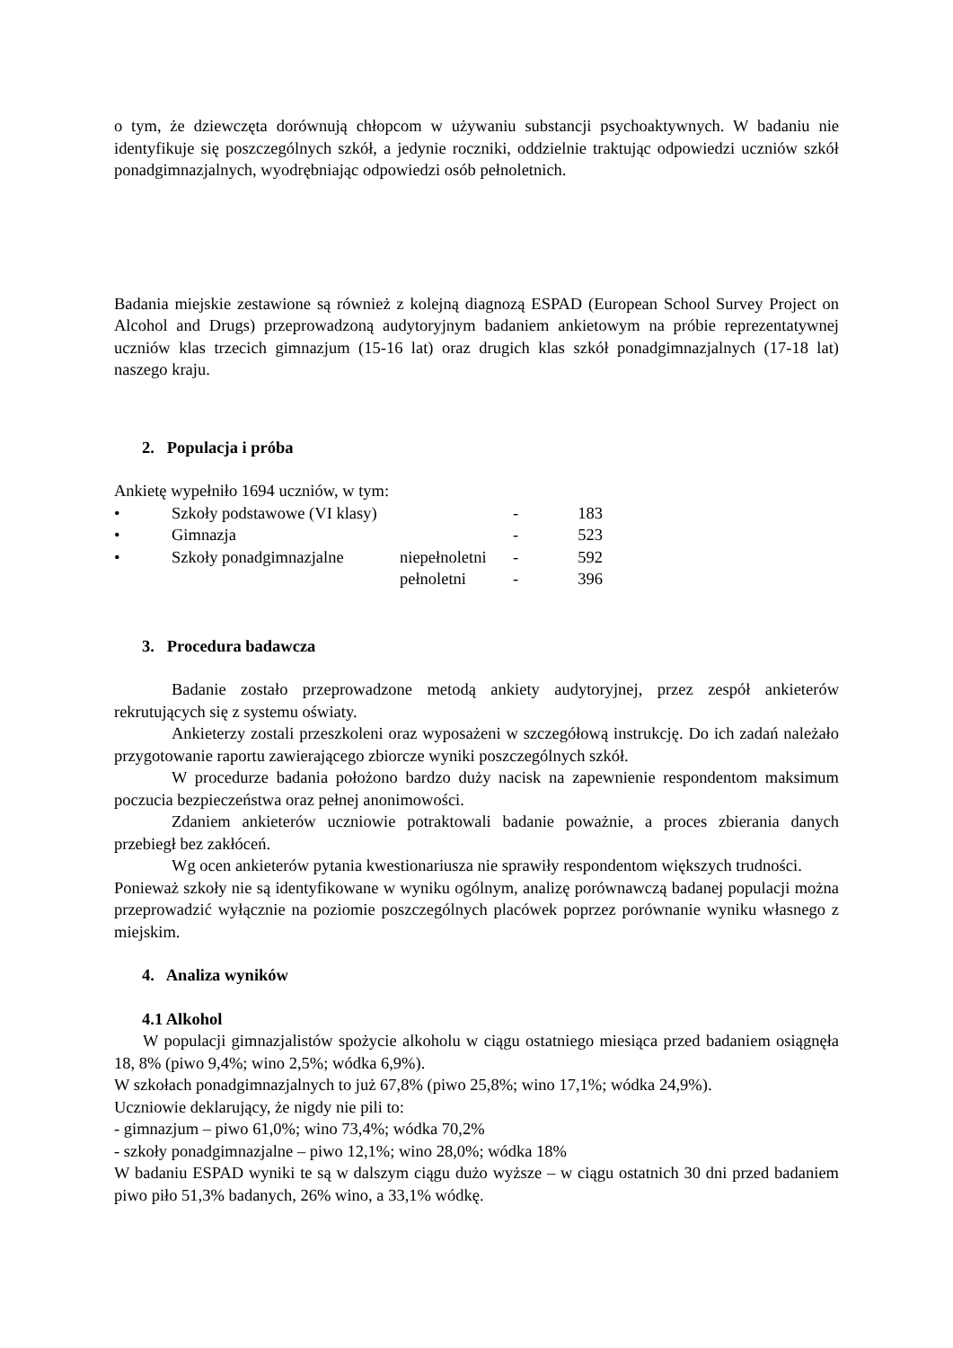o tym, że dziewczęta dorównują chłopcom w używaniu substancji psychoaktywnych. W badaniu nie identyfikuje się poszczególnych szkół, a jedynie roczniki, oddzielnie traktując odpowiedzi uczniów szkół ponadgimnazjalnych, wyodrębniając odpowiedzi osób pełnoletnich.
Badania miejskie zestawione są również z kolejną diagnozą ESPAD (European School Survey Project on Alcohol and Drugs) przeprowadzoną audytoryjnym badaniem ankietowym na próbie reprezentatywnej uczniów klas trzecich gimnazjum (15-16 lat) oraz drugich klas szkół ponadgimnazjalnych (17-18 lat) naszego kraju.
2. Populacja i próba
Ankietę wypełniło 1694 uczniów, w tym:
| • | Szkoły podstawowe (VI klasy) | | - | 183 |
| • | Gimnazja | | - | 523 |
| • | Szkoły ponadgimnazjalne | niepełnoletni | - | 592 |
| | | pełnoletni | - | 396 |
3. Procedura badawcza
Badanie zostało przeprowadzone metodą ankiety audytoryjnej, przez zespół ankieterów rekrutujących się z systemu oświaty.
Ankieterzy zostali przeszkoleni oraz wyposażeni w szczegółową instrukcję. Do ich zadań należało przygotowanie raportu zawierającego zbiorcze wyniki poszczególnych szkół.
W procedurze badania położono bardzo duży nacisk na zapewnienie respondentom maksimum poczucia bezpieczeństwa oraz pełnej anonimowości.
Zdaniem ankieterów uczniowie potraktowali badanie poważnie, a proces zbierania danych przebiegł bez zakłóceń.
Wg ocen ankieterów pytania kwestionariusza nie sprawiły respondentom większych trudności.
Ponieważ szkoły nie są identyfikowane w wyniku ogólnym, analizę porównawczą badanej populacji można przeprowadzić wyłącznie na poziomie poszczególnych placówek poprzez porównanie wyniku własnego z miejskim.
4. Analiza wyników
4.1 Alkohol
W populacji gimnazjalistów spożycie alkoholu w ciągu ostatniego miesiąca przed badaniem osiągnęła 18, 8% (piwo 9,4%; wino 2,5%; wódka 6,9%).
W szkołach ponadgimnazjalnych to już 67,8% (piwo 25,8%; wino 17,1%; wódka 24,9%).
Uczniowie deklarujący, że nigdy nie pili to:
- gimnazjum – piwo 61,0%; wino 73,4%; wódka 70,2%
- szkoły ponadgimnazjalne – piwo 12,1%; wino 28,0%; wódka 18%
W badaniu ESPAD wyniki te są w dalszym ciągu dużo wyższe – w ciągu ostatnich 30 dni przed badaniem piwo piło 51,3% badanych, 26% wino, a 33,1% wódkę.